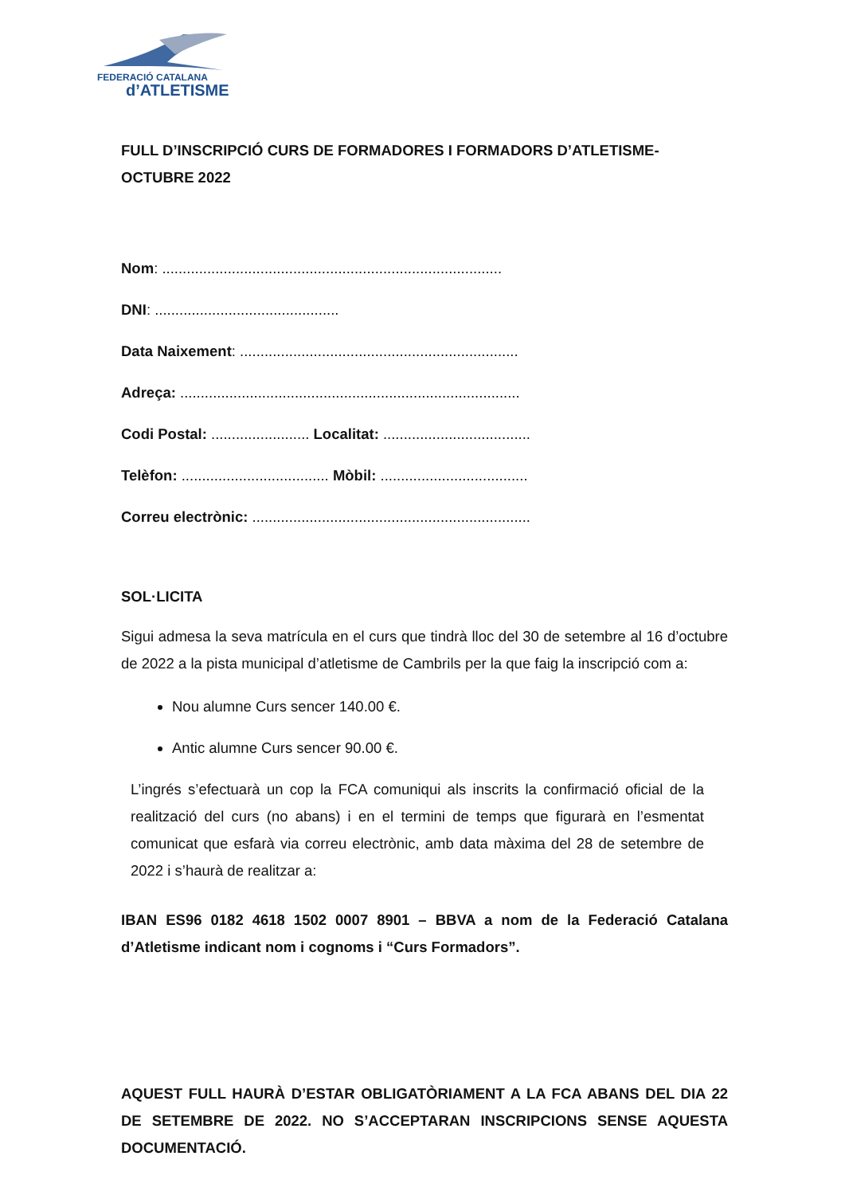FEDERACIÓ CATALANA
d’ATLETISME
FULL D’INSCRIPCIÓ CURS DE FORMADORES I FORMADORS D’ATLETISME-OCTUBRE 2022
Nom: ...................................................................................
DNI: .............................................
Data Naixement: ....................................................................
Adreça: ...................................................................................
Codi Postal: ........................ Localitat: ....................................
Telèfon: .................................... Mòbil: ....................................
Correu electrònic: ....................................................................
SOL·LICITA
Sigui admesa la seva matrícula en el curs que tindrà lloc del 30 de setembre al 16 d’octubre de 2022 a la pista municipal d’atletisme de Cambrils per la que faig la inscripció com a:
Nou alumne Curs sencer 140.00 €.
Antic alumne Curs sencer 90.00 €.
L’ingrés s’efectuarà un cop la FCA comuniqui als inscrits la confirmació oficial de la realització del curs (no abans) i en el termini de temps que figurarà en l’esmentat comunicat que esfarà via correu electrònic, amb data màxima del 28 de setembre de 2022 i s’haurà de realitzar a:
IBAN ES96 0182 4618 1502 0007 8901 – BBVA a nom de la Federació Catalana d’Atletisme indicant nom i cognoms i “Curs Formadors”.
AQUEST FULL HAURÀ D’ESTAR OBLIGATÒRIAMENT A LA FCA ABANS DEL DIA 22 DE SETEMBRE DE 2022. NO S’ACCEPTARAN INSCRIPCIONS SENSE AQUESTA DOCUMENTACIÓ.